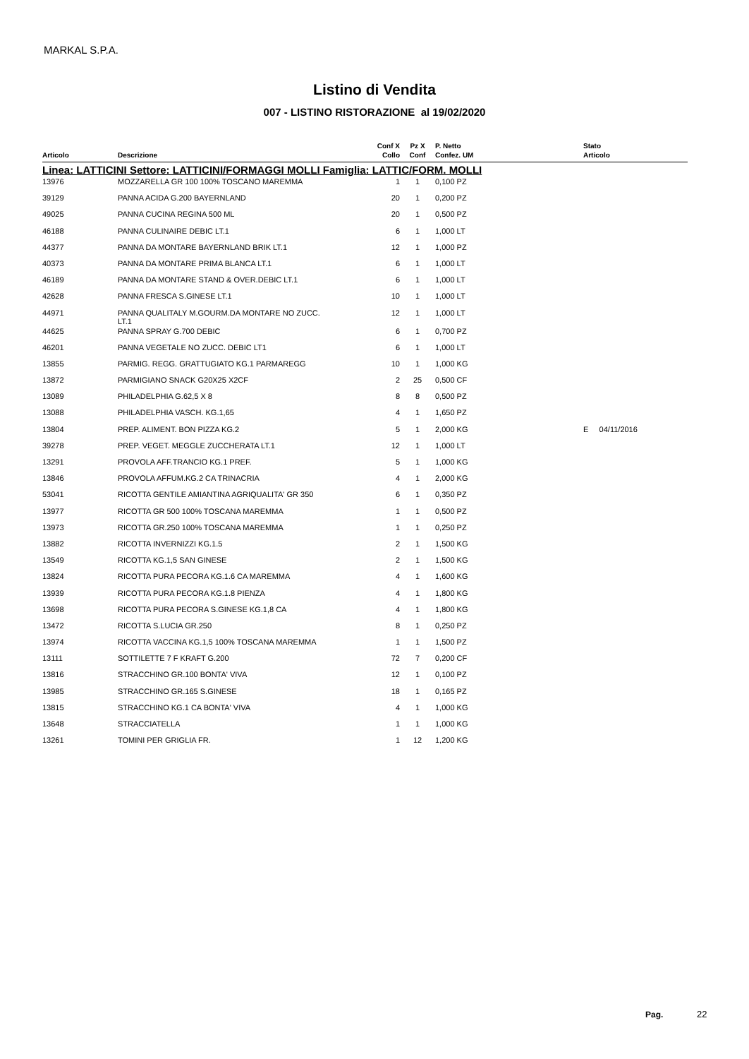MARKAL S.P.A.
Listino di Vendita
007 - LISTINO RISTORAZIONE al 19/02/2020
| | | Conf X | Pz X | P. Netto | | Stato |
| --- | --- | --- | --- | --- | --- | --- |
| Articolo | Descrizione | Collo | Conf | Confez. UM | | Articolo |
| Linea: LATTICINI Settore: LATTICINI/FORMAGGI MOLLI Famiglia: LATTIC/FORM. MOLLI | | | | | | |
| 13976 | MOZZARELLA GR 100 100% TOSCANO MAREMMA | 1 | 1 | 0,100 PZ | | |
| 39129 | PANNA ACIDA G.200 BAYERNLAND | 20 | 1 | 0,200 PZ | | |
| 49025 | PANNA CUCINA REGINA 500 ML | 20 | 1 | 0,500 PZ | | |
| 46188 | PANNA CULINAIRE DEBIC LT.1 | 6 | 1 | 1,000 LT | | |
| 44377 | PANNA DA MONTARE BAYERNLAND BRIK LT.1 | 12 | 1 | 1,000 PZ | | |
| 40373 | PANNA DA MONTARE PRIMA BLANCA LT.1 | 6 | 1 | 1,000 LT | | |
| 46189 | PANNA DA MONTARE STAND & OVER.DEBIC LT.1 | 6 | 1 | 1,000 LT | | |
| 42628 | PANNA FRESCA S.GINESE LT.1 | 10 | 1 | 1,000 LT | | |
| 44971 | PANNA QUALITALY M.GOURM.DA MONTARE NO ZUCC. LT.1 | 12 | 1 | 1,000 LT | | |
| 44625 | PANNA SPRAY G.700 DEBIC | 6 | 1 | 0,700 PZ | | |
| 46201 | PANNA VEGETALE NO ZUCC. DEBIC LT1 | 6 | 1 | 1,000 LT | | |
| 13855 | PARMIG. REGG. GRATTUGIATO KG.1 PARMAREGG | 10 | 1 | 1,000 KG | | |
| 13872 | PARMIGIANO SNACK G20X25 X2CF | 2 | 25 | 0,500 CF | | |
| 13089 | PHILADELPHIA G.62,5 X 8 | 8 | 8 | 0,500 PZ | | |
| 13088 | PHILADELPHIA VASCH. KG.1,65 | 4 | 1 | 1,650 PZ | | |
| 13804 | PREP. ALIMENT. BON PIZZA KG.2 | 5 | 1 | 2,000 KG | | E 04/11/2016 |
| 39278 | PREP. VEGET. MEGGLE ZUCCHERATA LT.1 | 12 | 1 | 1,000 LT | | |
| 13291 | PROVOLA AFF.TRANCIO KG.1 PREF. | 5 | 1 | 1,000 KG | | |
| 13846 | PROVOLA AFFUM.KG.2 CA TRINACRIA | 4 | 1 | 2,000 KG | | |
| 53041 | RICOTTA GENTILE AMIANTINA AGRIQUALITA' GR 350 | 6 | 1 | 0,350 PZ | | |
| 13977 | RICOTTA GR 500 100% TOSCANA MAREMMA | 1 | 1 | 0,500 PZ | | |
| 13973 | RICOTTA GR.250 100% TOSCANA MAREMMA | 1 | 1 | 0,250 PZ | | |
| 13882 | RICOTTA INVERNIZZI KG.1.5 | 2 | 1 | 1,500 KG | | |
| 13549 | RICOTTA KG.1,5 SAN GINESE | 2 | 1 | 1,500 KG | | |
| 13824 | RICOTTA PURA PECORA KG.1.6 CA MAREMMA | 4 | 1 | 1,600 KG | | |
| 13939 | RICOTTA PURA PECORA KG.1.8 PIENZA | 4 | 1 | 1,800 KG | | |
| 13698 | RICOTTA PURA PECORA S.GINESE KG.1,8 CA | 4 | 1 | 1,800 KG | | |
| 13472 | RICOTTA S.LUCIA GR.250 | 8 | 1 | 0,250 PZ | | |
| 13974 | RICOTTA VACCINA KG.1,5 100% TOSCANA MAREMMA | 1 | 1 | 1,500 PZ | | |
| 13111 | SOTTILETTE 7 F KRAFT G.200 | 72 | 7 | 0,200 CF | | |
| 13816 | STRACCHINO GR.100 BONTA' VIVA | 12 | 1 | 0,100 PZ | | |
| 13985 | STRACCHINO GR.165 S.GINESE | 18 | 1 | 0,165 PZ | | |
| 13815 | STRACCHINO KG.1 CA BONTA' VIVA | 4 | 1 | 1,000 KG | | |
| 13648 | STRACCIATELLA | 1 | 1 | 1,000 KG | | |
| 13261 | TOMINI PER GRIGLIA FR. | 1 | 12 | 1,200 KG | | |
Pag. 22